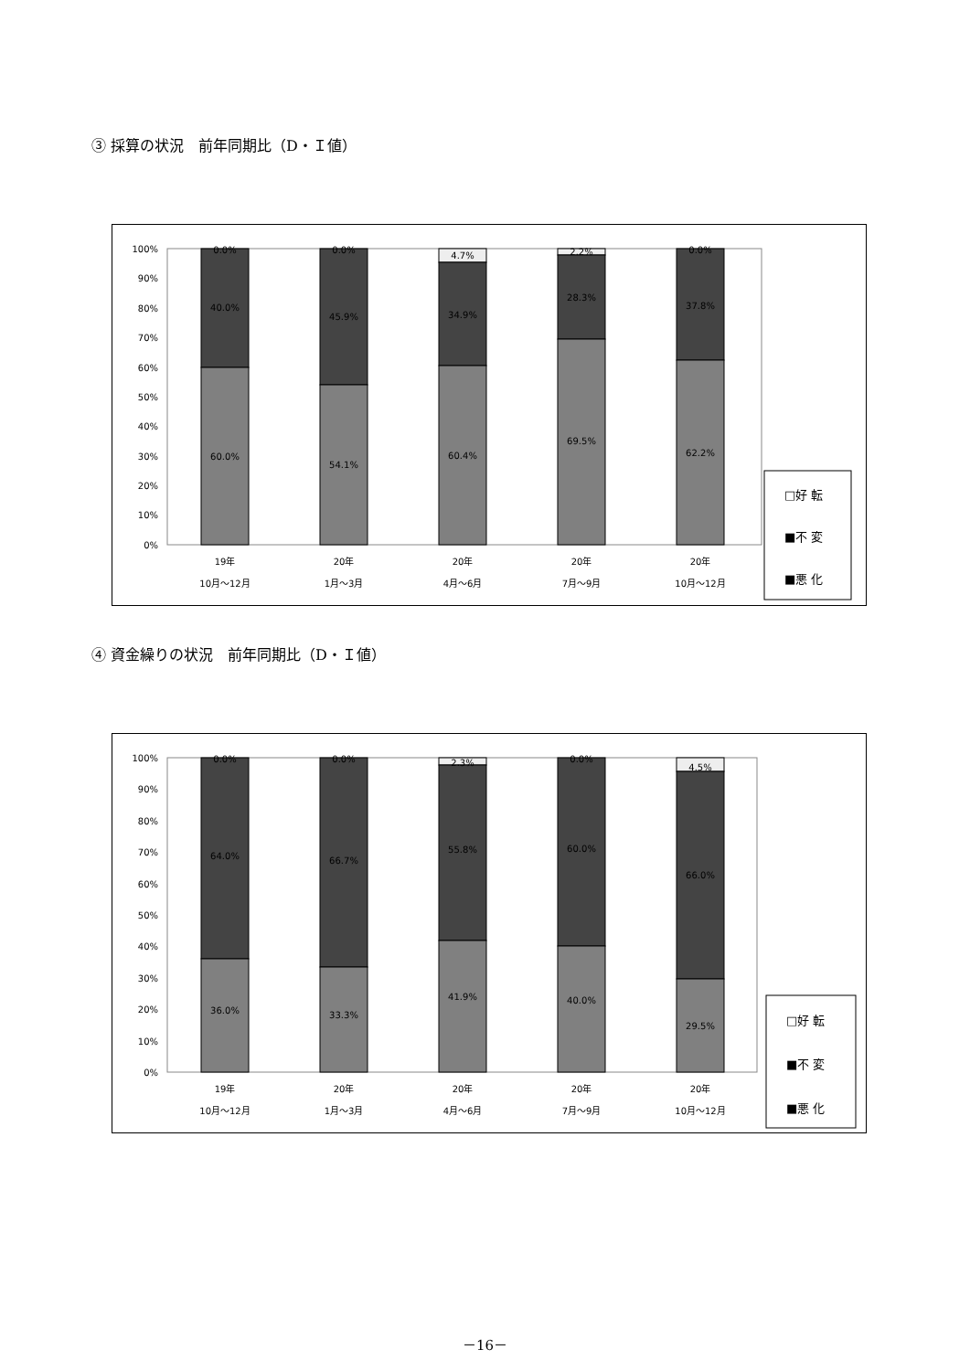③ 採算の状況　前年同期比（D・Ｉ値）
100%
90%
80%
70%
60%
50%
40%
30%
20%
10%
0%
0.0%
40.0%
60.0%
0.0%
45.9%
54.1%
4.7%
34.9%
60.4%
2.2%
28.3%
69.5%
0.0%
37.8%
62.2%
19年
10月～12月
20年
1月～3月
20年
4月～6月
20年
7月～9月
20年
10月～12月
□好 転
■不 変
■悪 化
④ 資金繰りの状況　前年同期比（D・Ｉ値）
100%
90%
80%
70%
60%
50%
40%
30%
20%
10%
0%
0.0%
64.0%
36.0%
0.0%
66.7%
33.3%
2.3%
55.8%
41.9%
0.0%
60.0%
40.0%
4.5%
66.0%
29.5%
19年
10月～12月
20年
1月～3月
20年
4月～6月
20年
7月～9月
20年
10月～12月
□好 転
■不 変
■悪 化
－16－